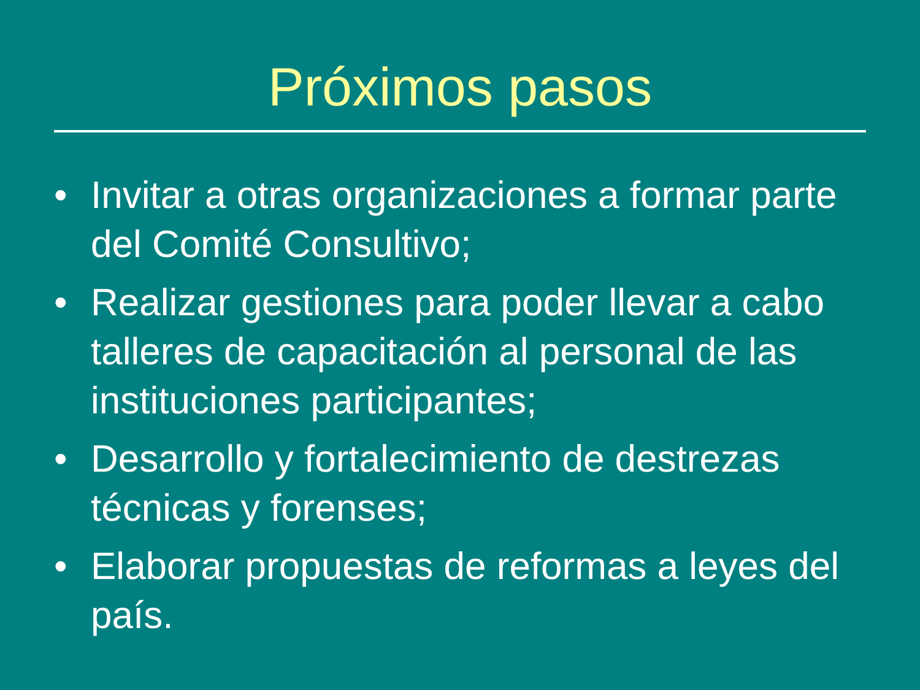Próximos pasos
• Invitar a otras organizaciones a formar parte del Comité Consultivo;
• Realizar gestiones para poder llevar a cabo talleres de capacitación al personal de las instituciones participantes;
• Desarrollo y fortalecimiento de destrezas técnicas y forenses;
• Elaborar propuestas de reformas a leyes del país.